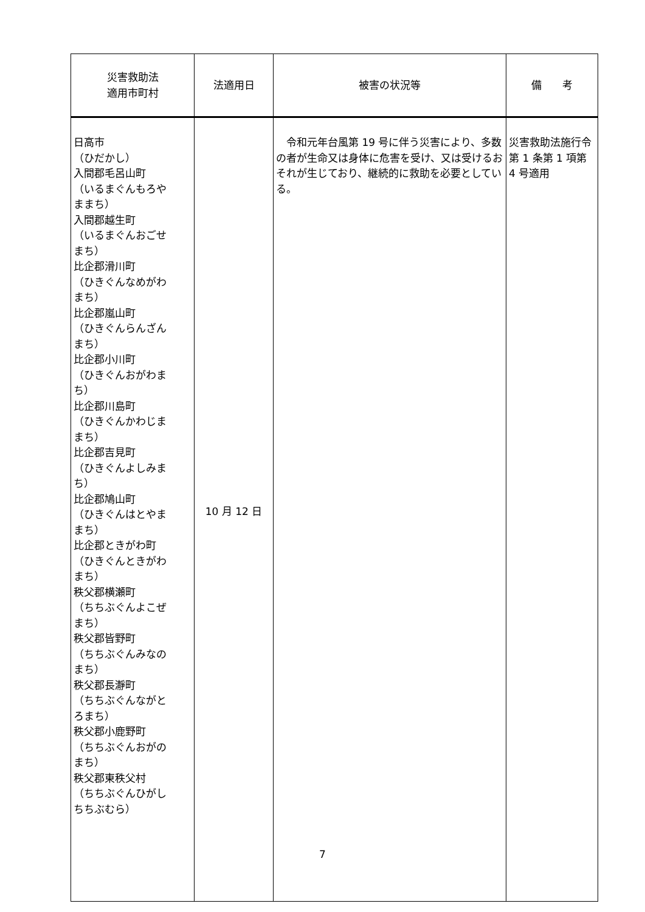| 災害救助法 適用市町村 | 法適用日 | 被害の状況等 | 備 考 |
| --- | --- | --- | --- |
| 日高市 （ひだかし） 入間郡毛呂山町 （いるまぐんもろや ままち） 入間郡越生町 （いるまぐんおごせ まち） 比企郡滑川町 （ひきぐんなめがわ まち） 比企郡嵐山町 （ひきぐんらんざん まち） 比企郡小川町 （ひきぐんおがわま ち） 比企郡川島町 （ひきぐんかわじま まち） 比企郡吉見町 （ひきぐんよしみま ち） 比企郡鳩山町 （ひきぐんはとやま まち） 比企郡ときがわ町 （ひきぐんときがわ まち） 秩父郡横瀬町 （ちちぶぐんよこぜ まち） 秩父郡皆野町 （ちちぶぐんみなの まち） 秩父郡長瀞町 （ちちぶぐんながと ろまち） 秩父郡小鹿野町 （ちちぶぐんおがの まち） 秩父郡東秩父村 （ちちぶぐんひがし ちちぶむら） | 10 月 12 日 | 令和元年台風第 19 号に伴う災害により、多数の者が生命又は身体に危害を受け、又は受けるおそれが生じており、継続的に救助を必要としている。 | 災害救助法施行令第 1 条第 1 項第 4 号適用 |
7